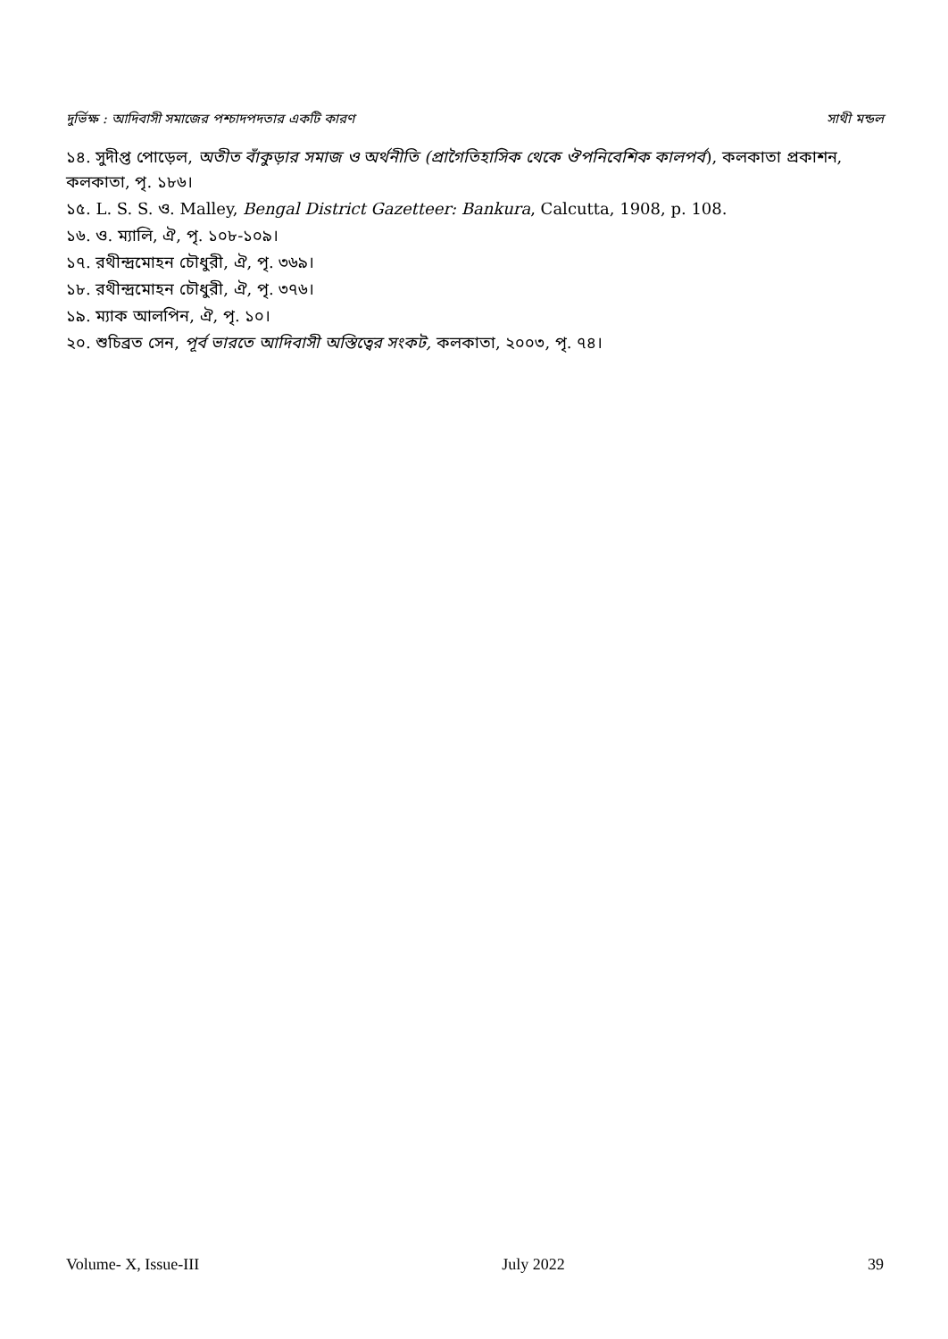দুর্ভিক্ষ : আদিবাসী সমাজের পশ্চাদপদতার একটি কারণ সাথী মন্ডল
১৪. সুদীপ্ত পোড়েল, অতীত বাঁকুড়ার সমাজ ও অর্থনীতি (প্রাগৈতিহাসিক থেকে ঔপনিবেশিক কালপর্ব), কলকাতা প্রকাশন, কলকাতা, পৃ. ১৮৬।
১৫. L. S. S. ও. Malley, Bengal District Gazetteer: Bankura, Calcutta, 1908, p. 108.
১৬. ও. ম্যালি, ঐ, পৃ. ১০৮-১০৯।
১৭. রথীন্দ্রমোহন চৌধুরী, ঐ, পৃ. ৩৬৯।
১৮. রথীন্দ্রমোহন চৌধুরী, ঐ, পৃ. ৩৭৬।
১৯. ম্যাক আলপিন, ঐ, পৃ. ১০।
২০. শুচিব্রত সেন, পূর্ব ভারতে আদিবাসী অস্তিত্বের সংকট, কলকাতা, ২০০৩, পৃ. ৭৪।
Volume- X, Issue-III July 2022 39